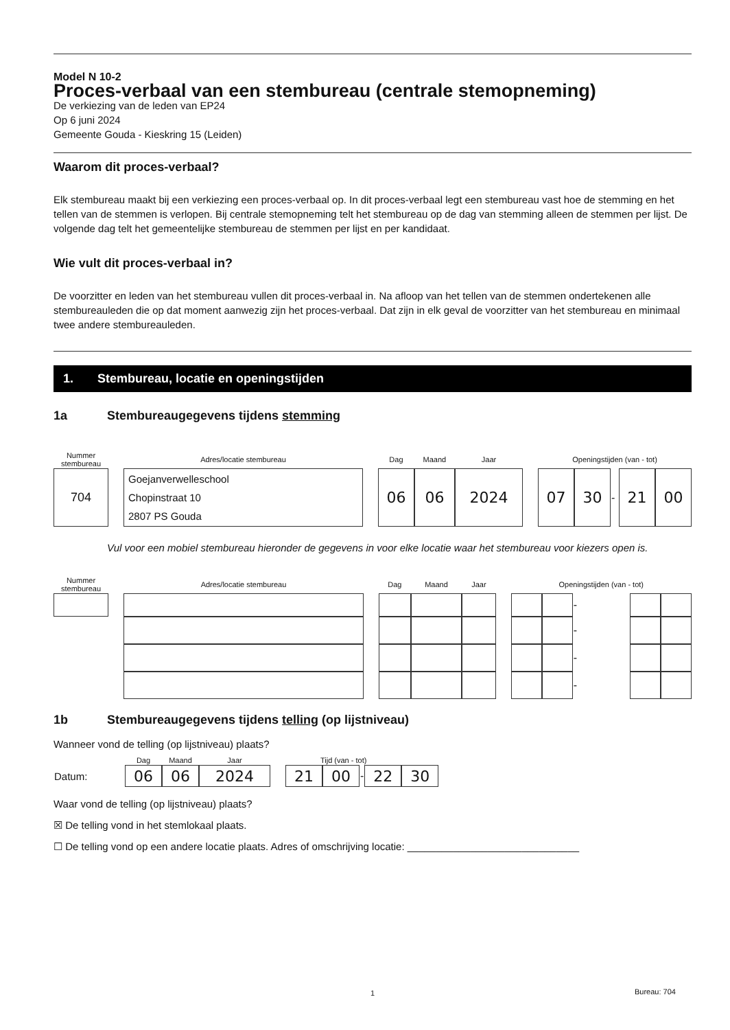Model N 10-2
Proces-verbaal van een stembureau (centrale stemopneming)
De verkiezing van de leden van EP24
Op 6 juni 2024
Gemeente Gouda - Kieskring 15 (Leiden)
Waarom dit proces-verbaal?
Elk stembureau maakt bij een verkiezing een proces-verbaal op. In dit proces-verbaal legt een stembureau vast hoe de stemming en het tellen van de stemmen is verlopen. Bij centrale stemopneming telt het stembureau op de dag van stemming alleen de stemmen per lijst. De volgende dag telt het gemeentelijke stembureau de stemmen per lijst en per kandidaat.
Wie vult dit proces-verbaal in?
De voorzitter en leden van het stembureau vullen dit proces-verbaal in. Na afloop van het tellen van de stemmen ondertekenen alle stembureauleden die op dat moment aanwezig zijn het proces-verbaal. Dat zijn in elk geval de voorzitter van het stembureau en minimaal twee andere stembureauleden.
1. Stembureau, locatie en openingstijden
1a Stembureaugegevens tijdens stemming
| Nummer stembureau | | Adres/locatie stembureau | | Dag | Maand | Jaar | | Openingstijden (van - tot) | | | | |
| 704 | | Goejanverwelleschool Chopinstraat 10 2807 PS Gouda | | 06 | 06 | 2024 | | 07 | 30 | - | 21 | 00 |
Vul voor een mobiel stembureau hieronder de gegevens in voor elke locatie waar het stembureau voor kiezers open is.
| Nummer stembureau | | Adres/locatie stembureau | | Dag | Maand | Jaar | | Openingstijden (van - tot) | | | | |
| | | | | | | | | | | - | | |
| | | | | | | | | | | - | | |
| | | | | | | | | | | - | | |
| | | | | | | | | | | - | | |
1b Stembureaugegevens tijdens telling (op lijstniveau)
Wanneer vond de telling (op lijstniveau) plaats?
| | Dag | Maand | Jaar | | Tijd (van - tot) | | | | |
| Datum: | 06 | 06 | 2024 | | 21 | 00 | - | 22 | 30 |
Waar vond de telling (op lijstniveau) plaats?
☒ De telling vond in het stemlokaal plaats.
☐ De telling vond op een andere locatie plaats. Adres of omschrijving locatie: ______________________________
1 Bureau: 704